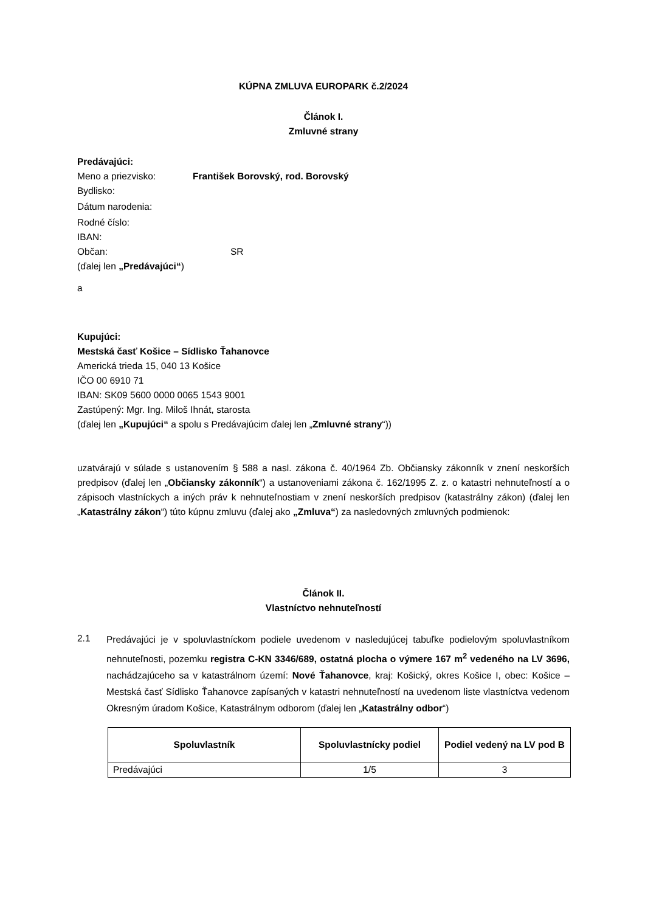KÚPNA ZMLUVA EUROPARK č.2/2024
Článok I.
Zmluvné strany
Predávajúci:
Meno a priezvisko: František Borovský, rod. Borovský
Bydlisko:
Dátum narodenia:
Rodné číslo:
IBAN:
Občan: SR
(ďalej len „Predávajúci“)
a
Kupujúci:
Mestská časť Košice – Sídlisko Ťahanovce
Americká trieda 15, 040 13 Košice
IČO 00 6910 71
IBAN: SK09 5600 0000 0065 1543 9001
Zastúpený: Mgr. Ing. Miloš Ihnát, starosta
(ďalej len „Kupujúci“ a spolu s Predávajúcim ďalej len „Zmluvné strany“))
uzatvárajú v súlade s ustanovením § 588 a nasl. zákona č. 40/1964 Zb. Občiansky zákonník v znení neskorších predpisov (ďalej len „Občiansky zákonník“) a ustanoveniami zákona č. 162/1995 Z. z. o katastri nehnuteľností a o zápisoch vlastníckych a iných práv k nehnuteľnostiam v znení neskorších predpisov (katastrálny zákon) (ďalej len „Katastrálny zákon“) túto kúpnu zmluvu (ďalej ako „Zmluva“) za nasledovných zmluvných podmienok:
Článok II.
Vlastníctvo nehnuteľností
2.1
Predávajúci je v spoluvlastníckom podiele uvedenom v nasledujúcej tabuľke podielovým spoluvlastníkom nehnuteľnosti, pozemku registra C-KN 3346/689, ostatná plocha o výmere 167 m<sup>2</sup> vedeného na LV 3696, nachádzajúceho sa v katastrálnom území: Nové Ťahanovce, kraj: Košický, okres Košice I, obec: Košice – Mestská časť Sídlisko Ťahanovce zapísaných v katastri nehnuteľností na uvedenom liste vlastníctva vedenom Okresným úradom Košice, Katastrálnym odborom (ďalej len „Katastrálny odbor“)
| Spoluvlastník | Spoluvlastnícky podiel | Podiel vedený na LV pod B |
| --- | --- | --- |
| Predávajúci | 1/5 | 3 |